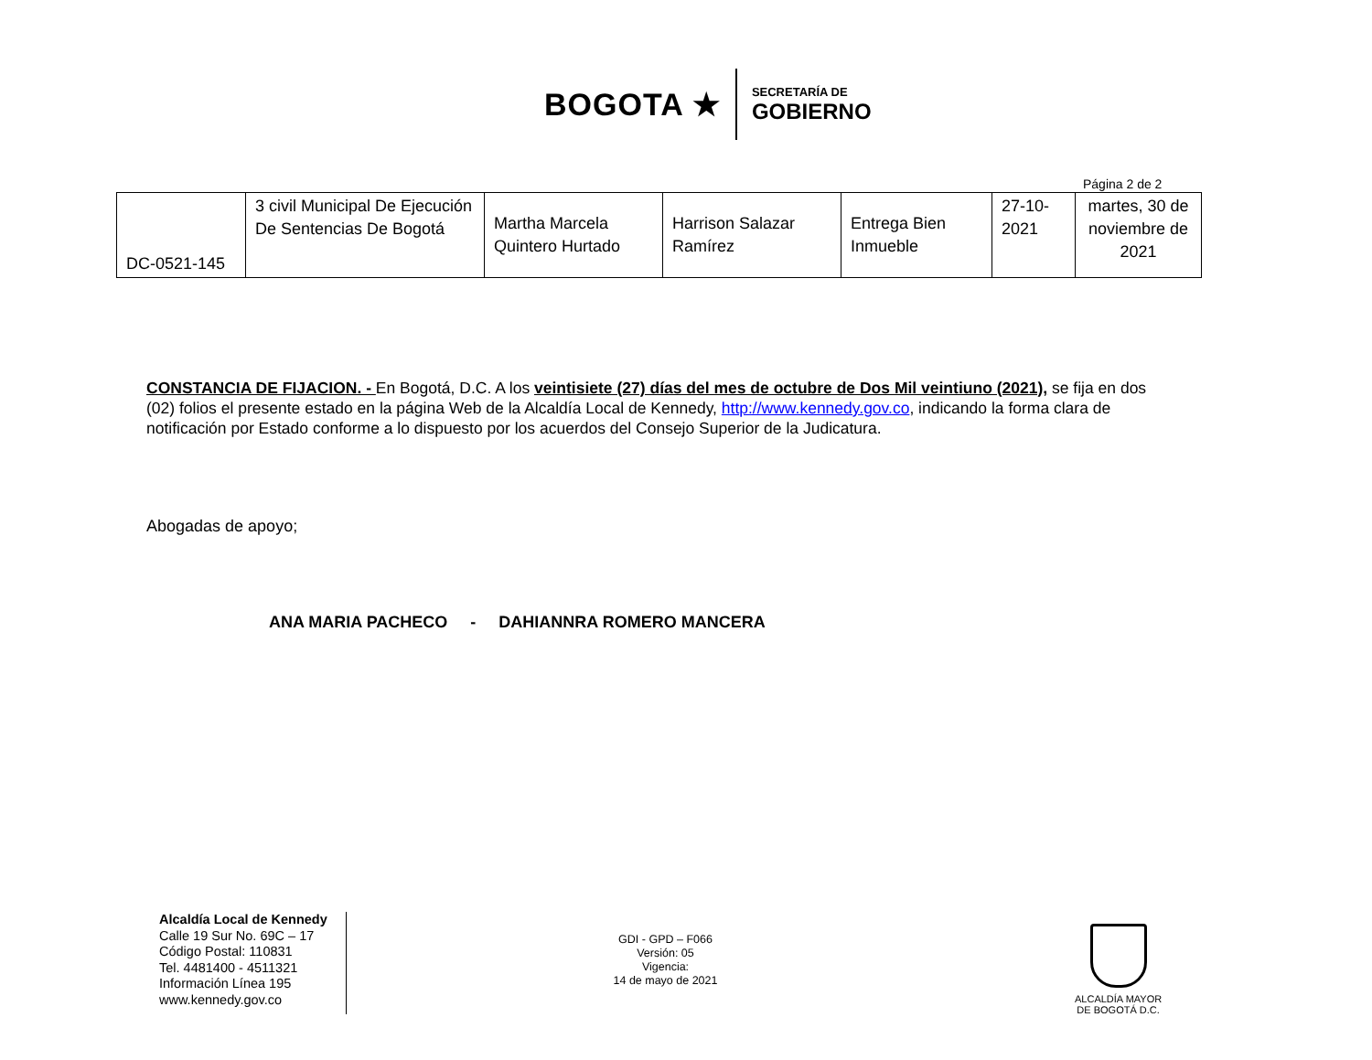BOGOTA ★
SECRETARÍA DE
GOBIERNO
Página 2 de 2
| DC-0521-145 | 3 civil Municipal De Ejecución De Sentencias De Bogotá | Martha Marcela Quintero Hurtado | Harrison Salazar Ramírez | Entrega Bien Inmueble | 27-10-2021 | martes, 30 de noviembre de 2021 |
CONSTANCIA DE FIJACION. - En Bogotá, D.C. A los veintisiete (27) días del mes de octubre de Dos Mil veintiuno (2021), se fija en dos (02) folios el presente estado en la página Web de la Alcaldía Local de Kennedy, http://www.kennedy.gov.co, indicando la forma clara de notificación por Estado conforme a lo dispuesto por los acuerdos del Consejo Superior de la Judicatura.
Abogadas de apoyo;
ANA MARIA PACHECO - DAHIANNRA ROMERO MANCERA
Alcaldía Local de Kennedy
Calle 19 Sur No. 69C – 17
Código Postal: 110831
Tel. 4481400 - 4511321
Información Línea 195
www.kennedy.gov.co
GDI - GPD – F066
Versión: 05
Vigencia:
14 de mayo de 2021
ALCALDÍA MAYOR
DE BOGOTÁ D.C.